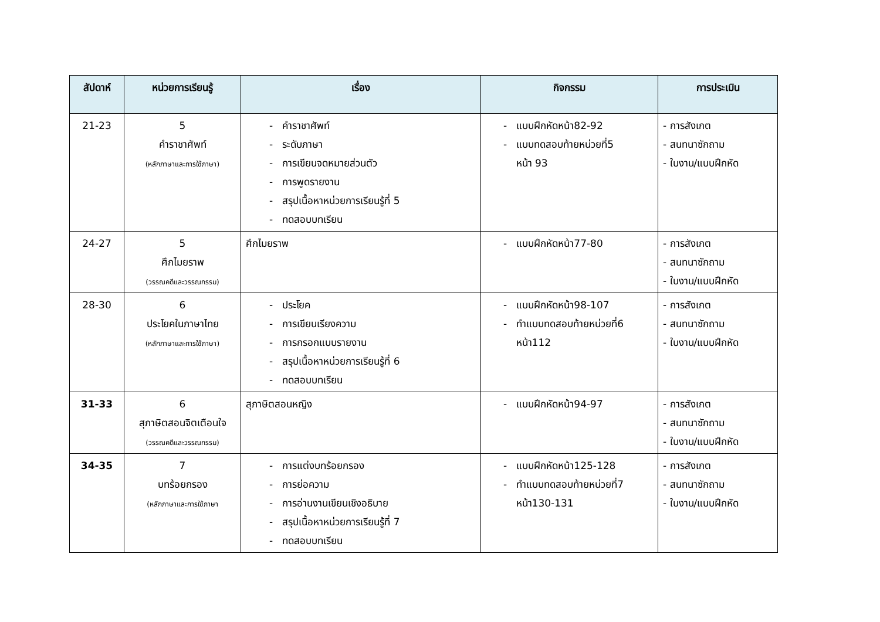| สัปดาห์ | หน่วยการเรียนรู้ | เรื่อง | กิจกรรม | การประเมิน |
| --- | --- | --- | --- | --- |
| 21-23 | 5 คำราชาศัพท์ (หลักภาษาและการใช้ภาษา) | - คำราชาศัพท์ - ระดับภาษา - การเขียนจดหมายส่วนตัว - การพูดรายงาน - สรุปเนื้อหาหน่วยการเรียนรู้ที่ 5 - ทดสอบบทเรียน | - แบบฝึกหัดหน้า82-92 - แบบทดสอบท้ายหน่วยที่5 หน้า 93 | - การสังเกต - สนทนาซักถาม - ใบงาน/แบบฝึกหัด |
| 24-27 | 5 ศึกไมยราพ (วรรณคดีและวรรณกรรม) | ศึกไมยราพ | - แบบฝึกหัดหน้า77-80 | - การสังเกต - สนทนาซักถาม - ใบงาน/แบบฝึกหัด |
| 28-30 | 6 ประโยคในภาษาไทย (หลักภาษาและการใช้ภาษา) | - ประโยค - การเขียนเรียงความ - การกรอกแบบรายงาน - สรุปเนื้อหาหน่วยการเรียนรู้ที่ 6 - ทดสอบบทเรียน | - แบบฝึกหัดหน้า98-107 - ทำแบบทดสอบท้ายหน่วยที่6 หน้า112 | - การสังเกต - สนทนาซักถาม - ใบงาน/แบบฝึกหัด |
| 31-33 | 6 สุภาษิตสอนจิตเตือนใจ (วรรณคดีและวรรณกรรม) | สุภาษิตสอนหญิง | - แบบฝึกหัดหน้า94-97 | - การสังเกต - สนทนาซักถาม - ใบงาน/แบบฝึกหัด |
| 34-35 | 7 บทร้อยกรอง (หลักภาษาและการใช้ภาษา | - การแต่งบทร้อยกรอง - การย่อความ - การอ่านงานเขียนเชิงอธิบาย - สรุปเนื้อหาหน่วยการเรียนรู้ที่ 7 - ทดสอบบทเรียน | - แบบฝึกหัดหน้า125-128 - ทำแบบทดสอบท้ายหน่วยที่7 หน้า130-131 | - การสังเกต - สนทนาซักถาม - ใบงาน/แบบฝึกหัด |